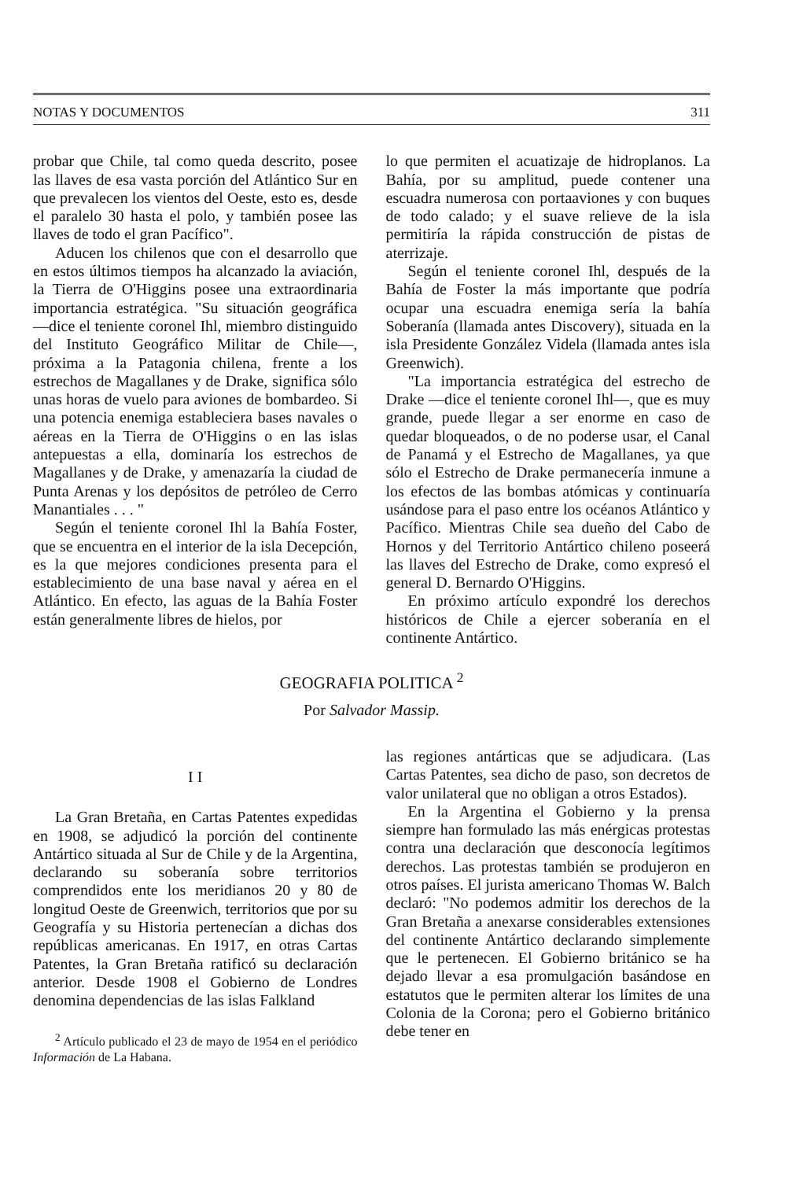NOTAS Y DOCUMENTOS 311
probar que Chile, tal como queda descrito, posee las llaves de esa vasta porción del Atlántico Sur en que prevalecen los vientos del Oeste, esto es, desde el paralelo 30 hasta el polo, y también posee las llaves de todo el gran Pacífico".
Aducen los chilenos que con el desarrollo que en estos últimos tiempos ha alcanzado la aviación, la Tierra de O'Higgins posee una extraordinaria importancia estratégica. "Su situación geográfica —dice el teniente coronel Ihl, miembro distinguido del Instituto Geográfico Militar de Chile—, próxima a la Patagonia chilena, frente a los estrechos de Magallanes y de Drake, significa sólo unas horas de vuelo para aviones de bombardeo. Si una potencia enemiga estableciera bases navales o aéreas en la Tierra de O'Higgins o en las islas antepuestas a ella, dominaría los estrechos de Magallanes y de Drake, y amenazaría la ciudad de Punta Arenas y los depósitos de petróleo de Cerro Manantiales . . . "
Según el teniente coronel Ihl la Bahía Foster, que se encuentra en el interior de la isla Decepción, es la que mejores condiciones presenta para el establecimiento de una base naval y aérea en el Atlántico. En efecto, las aguas de la Bahía Foster están generalmente libres de hielos, por
lo que permiten el acuatizaje de hidroplanos. La Bahía, por su amplitud, puede contener una escuadra numerosa con portaaviones y con buques de todo calado; y el suave relieve de la isla permitiría la rápida construcción de pistas de aterrizaje.
Según el teniente coronel Ihl, después de la Bahía de Foster la más importante que podría ocupar una escuadra enemiga sería la bahía Soberanía (llamada antes Discovery), situada en la isla Presidente González Videla (llamada antes isla Greenwich).
"La importancia estratégica del estrecho de Drake —dice el teniente coronel Ihl—, que es muy grande, puede llegar a ser enorme en caso de quedar bloqueados, o de no poderse usar, el Canal de Panamá y el Estrecho de Magallanes, ya que sólo el Estrecho de Drake permanecería inmune a los efectos de las bombas atómicas y continuaría usándose para el paso entre los océanos Atlántico y Pacífico. Mientras Chile sea dueño del Cabo de Hornos y del Territorio Antártico chileno poseerá las llaves del Estrecho de Drake, como expresó el general D. Bernardo O'Higgins.
En próximo artículo expondré los derechos históricos de Chile a ejercer soberanía en el continente Antártico.
GEOGRAFIA POLITICA <sup>2</sup>
Por Salvador Massip.
I I
La Gran Bretaña, en Cartas Patentes expedidas en 1908, se adjudicó la porción del continente Antártico situada al Sur de Chile y de la Argentina, declarando su soberanía sobre territorios comprendidos ente los meridianos 20 y 80 de longitud Oeste de Greenwich, territorios que por su Geografía y su Historia pertenecían a dichas dos repúblicas americanas. En 1917, en otras Cartas Patentes, la Gran Bretaña ratificó su declaración anterior. Desde 1908 el Gobierno de Londres denomina dependencias de las islas Falkland
<sup>2</sup> Artículo publicado el 23 de mayo de 1954 en el periódico Información de La Habana.
las regiones antárticas que se adjudicara. (Las Cartas Patentes, sea dicho de paso, son decretos de valor unilateral que no obligan a otros Estados).
En la Argentina el Gobierno y la prensa siempre han formulado las más enérgicas protestas contra una declaración que desconocía legítimos derechos. Las protestas también se produjeron en otros países. El jurista americano Thomas W. Balch declaró: "No podemos admitir los derechos de la Gran Bretaña a anexarse considerables extensiones del continente Antártico declarando simplemente que le pertenecen. El Gobierno británico se ha dejado llevar a esa promulgación basándose en estatutos que le permiten alterar los límites de una Colonia de la Corona; pero el Gobierno británico debe tener en